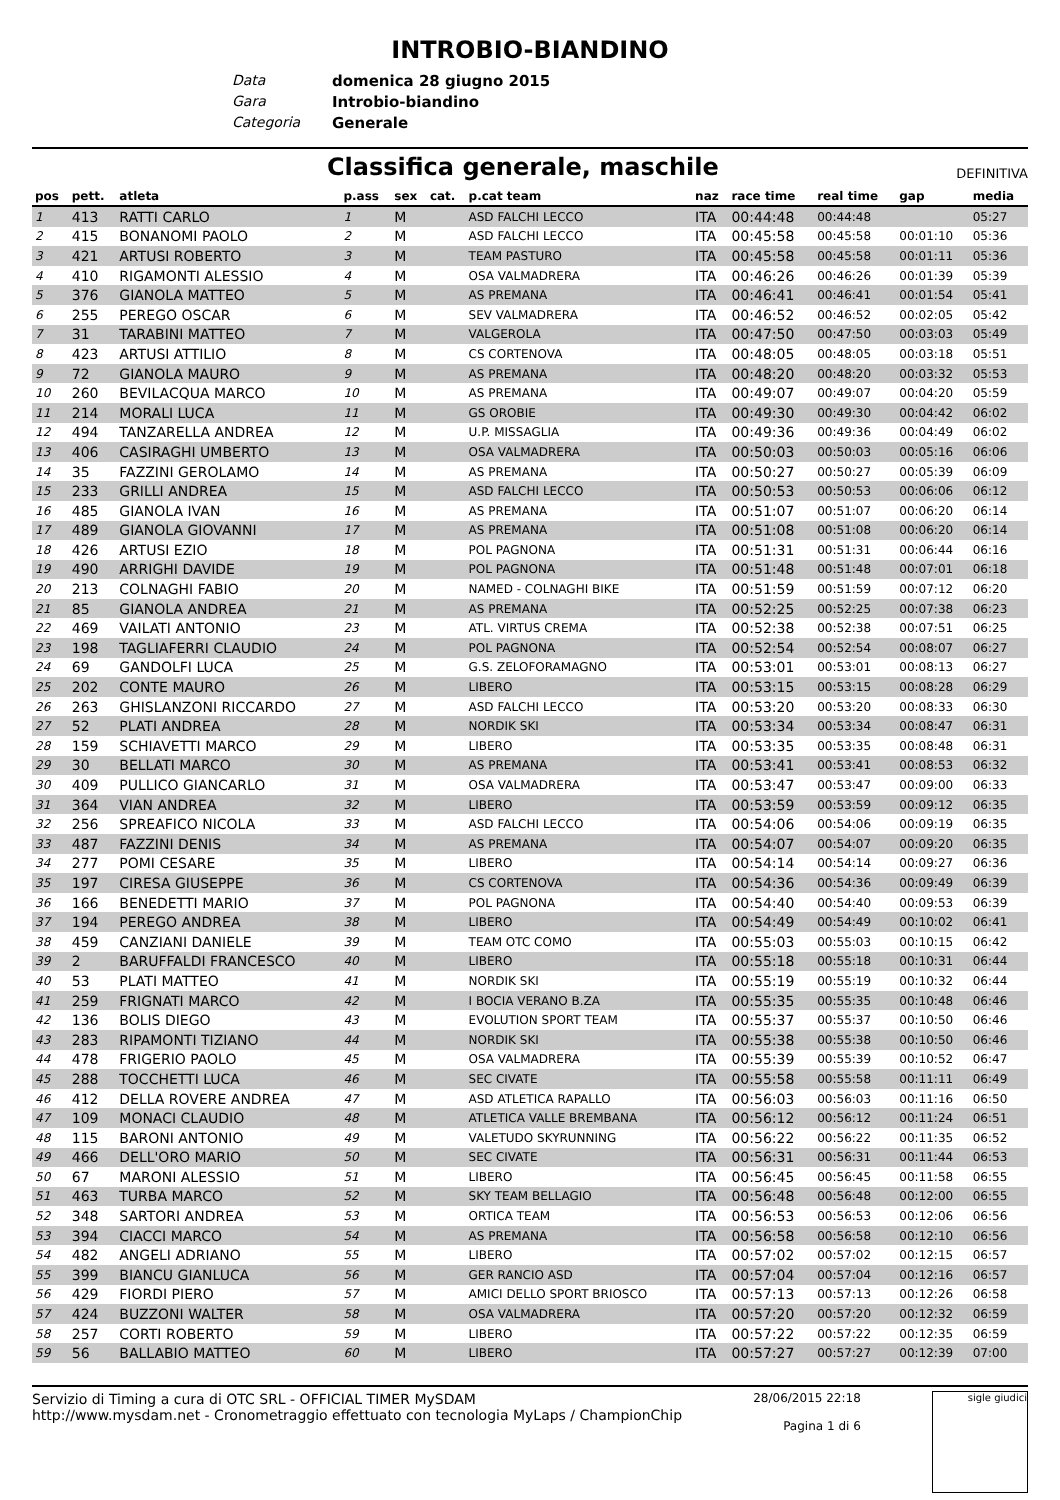INTROBIO-BIANDINO
Data domenica 28 giugno 2015
Gara Introbio-biandino
Categoria Generale
Classifica generale, maschile
DEFINITIVA
| pos | pett. | atleta | p.ass | sex | cat. | p.cat team | naz | race time | real time | gap | media |
| --- | --- | --- | --- | --- | --- | --- | --- | --- | --- | --- | --- |
| 1 | 413 | RATTI CARLO | 1 | M | | ASD FALCHI LECCO | ITA | 00:44:48 | 00:44:48 | | 05:27 |
| 2 | 415 | BONANOMI PAOLO | 2 | M | | ASD FALCHI LECCO | ITA | 00:45:58 | 00:45:58 | 00:01:10 | 05:36 |
| 3 | 421 | ARTUSI ROBERTO | 3 | M | | TEAM PASTURO | ITA | 00:45:58 | 00:45:58 | 00:01:11 | 05:36 |
| 4 | 410 | RIGAMONTI ALESSIO | 4 | M | | OSA VALMADRERA | ITA | 00:46:26 | 00:46:26 | 00:01:39 | 05:39 |
| 5 | 376 | GIANOLA MATTEO | 5 | M | | AS PREMANA | ITA | 00:46:41 | 00:46:41 | 00:01:54 | 05:41 |
| 6 | 255 | PEREGO OSCAR | 6 | M | | SEV VALMADRERA | ITA | 00:46:52 | 00:46:52 | 00:02:05 | 05:42 |
| 7 | 31 | TARABINI MATTEO | 7 | M | | VALGEROLA | ITA | 00:47:50 | 00:47:50 | 00:03:03 | 05:49 |
| 8 | 423 | ARTUSI ATTILIO | 8 | M | | CS CORTENOVA | ITA | 00:48:05 | 00:48:05 | 00:03:18 | 05:51 |
| 9 | 72 | GIANOLA MAURO | 9 | M | | AS PREMANA | ITA | 00:48:20 | 00:48:20 | 00:03:32 | 05:53 |
| 10 | 260 | BEVILACQUA MARCO | 10 | M | | AS PREMANA | ITA | 00:49:07 | 00:49:07 | 00:04:20 | 05:59 |
| 11 | 214 | MORALI LUCA | 11 | M | | GS OROBIE | ITA | 00:49:30 | 00:49:30 | 00:04:42 | 06:02 |
| 12 | 494 | TANZARELLA ANDREA | 12 | M | | U.P. MISSAGLIA | ITA | 00:49:36 | 00:49:36 | 00:04:49 | 06:02 |
| 13 | 406 | CASIRAGHI UMBERTO | 13 | M | | OSA VALMADRERA | ITA | 00:50:03 | 00:50:03 | 00:05:16 | 06:06 |
| 14 | 35 | FAZZINI GEROLAMO | 14 | M | | AS PREMANA | ITA | 00:50:27 | 00:50:27 | 00:05:39 | 06:09 |
| 15 | 233 | GRILLI ANDREA | 15 | M | | ASD FALCHI LECCO | ITA | 00:50:53 | 00:50:53 | 00:06:06 | 06:12 |
| 16 | 485 | GIANOLA IVAN | 16 | M | | AS PREMANA | ITA | 00:51:07 | 00:51:07 | 00:06:20 | 06:14 |
| 17 | 489 | GIANOLA GIOVANNI | 17 | M | | AS PREMANA | ITA | 00:51:08 | 00:51:08 | 00:06:20 | 06:14 |
| 18 | 426 | ARTUSI EZIO | 18 | M | | POL PAGNONA | ITA | 00:51:31 | 00:51:31 | 00:06:44 | 06:16 |
| 19 | 490 | ARRIGHI DAVIDE | 19 | M | | POL PAGNONA | ITA | 00:51:48 | 00:51:48 | 00:07:01 | 06:18 |
| 20 | 213 | COLNAGHI FABIO | 20 | M | | NAMED - COLNAGHI BIKE | ITA | 00:51:59 | 00:51:59 | 00:07:12 | 06:20 |
| 21 | 85 | GIANOLA ANDREA | 21 | M | | AS PREMANA | ITA | 00:52:25 | 00:52:25 | 00:07:38 | 06:23 |
| 22 | 469 | VAILATI ANTONIO | 23 | M | | ATL. VIRTUS CREMA | ITA | 00:52:38 | 00:52:38 | 00:07:51 | 06:25 |
| 23 | 198 | TAGLIAFERRI CLAUDIO | 24 | M | | POL PAGNONA | ITA | 00:52:54 | 00:52:54 | 00:08:07 | 06:27 |
| 24 | 69 | GANDOLFI LUCA | 25 | M | | G.S. ZELOFORAMAGNO | ITA | 00:53:01 | 00:53:01 | 00:08:13 | 06:27 |
| 25 | 202 | CONTE MAURO | 26 | M | | LIBERO | ITA | 00:53:15 | 00:53:15 | 00:08:28 | 06:29 |
| 26 | 263 | GHISLANZONI RICCARDO | 27 | M | | ASD FALCHI LECCO | ITA | 00:53:20 | 00:53:20 | 00:08:33 | 06:30 |
| 27 | 52 | PLATI ANDREA | 28 | M | | NORDIK SKI | ITA | 00:53:34 | 00:53:34 | 00:08:47 | 06:31 |
| 28 | 159 | SCHIAVETTI MARCO | 29 | M | | LIBERO | ITA | 00:53:35 | 00:53:35 | 00:08:48 | 06:31 |
| 29 | 30 | BELLATI MARCO | 30 | M | | AS PREMANA | ITA | 00:53:41 | 00:53:41 | 00:08:53 | 06:32 |
| 30 | 409 | PULLICO GIANCARLO | 31 | M | | OSA VALMADRERA | ITA | 00:53:47 | 00:53:47 | 00:09:00 | 06:33 |
| 31 | 364 | VIAN ANDREA | 32 | M | | LIBERO | ITA | 00:53:59 | 00:53:59 | 00:09:12 | 06:35 |
| 32 | 256 | SPREAFICO NICOLA | 33 | M | | ASD FALCHI LECCO | ITA | 00:54:06 | 00:54:06 | 00:09:19 | 06:35 |
| 33 | 487 | FAZZINI DENIS | 34 | M | | AS PREMANA | ITA | 00:54:07 | 00:54:07 | 00:09:20 | 06:35 |
| 34 | 277 | POMI CESARE | 35 | M | | LIBERO | ITA | 00:54:14 | 00:54:14 | 00:09:27 | 06:36 |
| 35 | 197 | CIRESA GIUSEPPE | 36 | M | | CS CORTENOVA | ITA | 00:54:36 | 00:54:36 | 00:09:49 | 06:39 |
| 36 | 166 | BENEDETTI MARIO | 37 | M | | POL PAGNONA | ITA | 00:54:40 | 00:54:40 | 00:09:53 | 06:39 |
| 37 | 194 | PEREGO ANDREA | 38 | M | | LIBERO | ITA | 00:54:49 | 00:54:49 | 00:10:02 | 06:41 |
| 38 | 459 | CANZIANI DANIELE | 39 | M | | TEAM OTC COMO | ITA | 00:55:03 | 00:55:03 | 00:10:15 | 06:42 |
| 39 | 2 | BARUFFALDI FRANCESCO | 40 | M | | LIBERO | ITA | 00:55:18 | 00:55:18 | 00:10:31 | 06:44 |
| 40 | 53 | PLATI MATTEO | 41 | M | | NORDIK SKI | ITA | 00:55:19 | 00:55:19 | 00:10:32 | 06:44 |
| 41 | 259 | FRIGNATI MARCO | 42 | M | | I BOCIA VERANO B.ZA | ITA | 00:55:35 | 00:55:35 | 00:10:48 | 06:46 |
| 42 | 136 | BOLIS DIEGO | 43 | M | | EVOLUTION SPORT TEAM | ITA | 00:55:37 | 00:55:37 | 00:10:50 | 06:46 |
| 43 | 283 | RIPAMONTI TIZIANO | 44 | M | | NORDIK SKI | ITA | 00:55:38 | 00:55:38 | 00:10:50 | 06:46 |
| 44 | 478 | FRIGERIO PAOLO | 45 | M | | OSA VALMADRERA | ITA | 00:55:39 | 00:55:39 | 00:10:52 | 06:47 |
| 45 | 288 | TOCCHETTI LUCA | 46 | M | | SEC CIVATE | ITA | 00:55:58 | 00:55:58 | 00:11:11 | 06:49 |
| 46 | 412 | DELLA ROVERE ANDREA | 47 | M | | ASD ATLETICA RAPALLO | ITA | 00:56:03 | 00:56:03 | 00:11:16 | 06:50 |
| 47 | 109 | MONACI CLAUDIO | 48 | M | | ATLETICA VALLE BREMBANA | ITA | 00:56:12 | 00:56:12 | 00:11:24 | 06:51 |
| 48 | 115 | BARONI ANTONIO | 49 | M | | VALETUDO SKYRUNNING | ITA | 00:56:22 | 00:56:22 | 00:11:35 | 06:52 |
| 49 | 466 | DELL'ORO MARIO | 50 | M | | SEC CIVATE | ITA | 00:56:31 | 00:56:31 | 00:11:44 | 06:53 |
| 50 | 67 | MARONI ALESSIO | 51 | M | | LIBERO | ITA | 00:56:45 | 00:56:45 | 00:11:58 | 06:55 |
| 51 | 463 | TURBA MARCO | 52 | M | | SKY TEAM BELLAGIO | ITA | 00:56:48 | 00:56:48 | 00:12:00 | 06:55 |
| 52 | 348 | SARTORI ANDREA | 53 | M | | ORTICA TEAM | ITA | 00:56:53 | 00:56:53 | 00:12:06 | 06:56 |
| 53 | 394 | CIACCI MARCO | 54 | M | | AS PREMANA | ITA | 00:56:58 | 00:56:58 | 00:12:10 | 06:56 |
| 54 | 482 | ANGELI ADRIANO | 55 | M | | LIBERO | ITA | 00:57:02 | 00:57:02 | 00:12:15 | 06:57 |
| 55 | 399 | BIANCU GIANLUCA | 56 | M | | GER RANCIO ASD | ITA | 00:57:04 | 00:57:04 | 00:12:16 | 06:57 |
| 56 | 429 | FIORDI PIERO | 57 | M | | AMICI DELLO SPORT BRIOSCO | ITA | 00:57:13 | 00:57:13 | 00:12:26 | 06:58 |
| 57 | 424 | BUZZONI WALTER | 58 | M | | OSA VALMADRERA | ITA | 00:57:20 | 00:57:20 | 00:12:32 | 06:59 |
| 58 | 257 | CORTI ROBERTO | 59 | M | | LIBERO | ITA | 00:57:22 | 00:57:22 | 00:12:35 | 06:59 |
| 59 | 56 | BALLABIO MATTEO | 60 | M | | LIBERO | ITA | 00:57:27 | 00:57:27 | 00:12:39 | 07:00 |
Servizio di Timing a cura di OTC SRL - OFFICIAL TIMER MySDAM
http://www.mysdam.net - Cronometraggio effettuato con tecnologia MyLaps / ChampionChip
28/06/2015 22:18
Pagina 1 di 6
sigle giudici